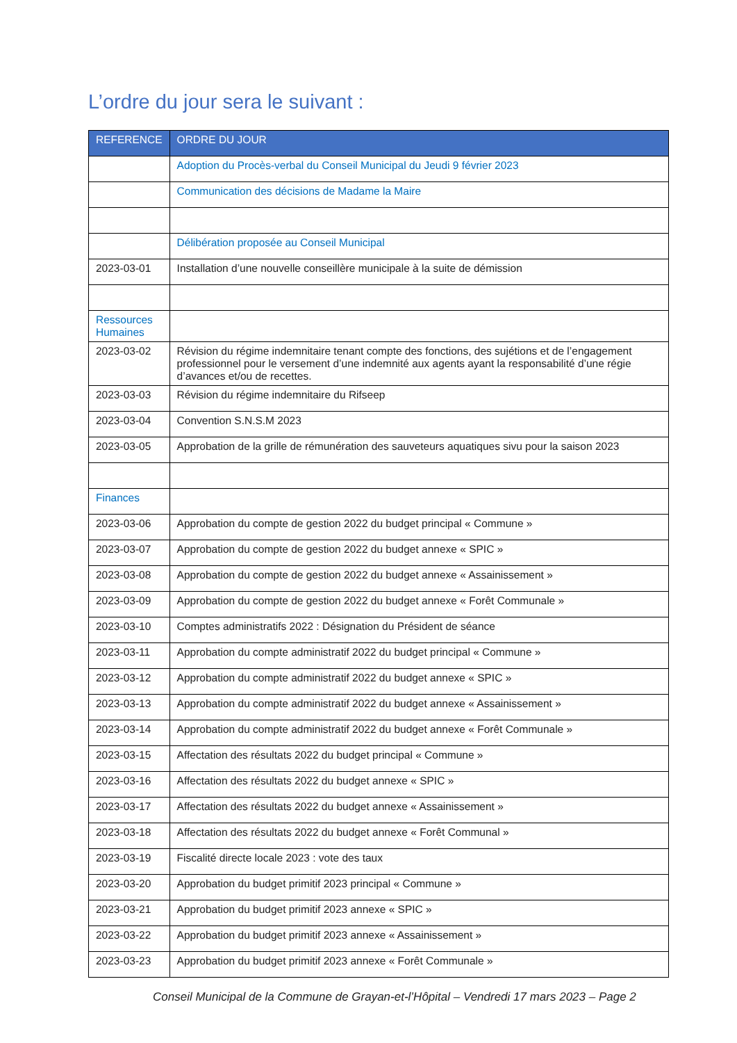L’ordre du jour sera le suivant :
| REFERENCE | ORDRE DU JOUR |
| --- | --- |
| | Adoption du Procès-verbal du Conseil Municipal du Jeudi 9 février 2023 |
| | Communication des décisions de Madame la Maire |
| | Délibération proposée au Conseil Municipal |
| 2023-03-01 | Installation d’une nouvelle conseillère municipale à la suite de démission |
| Ressources Humaines | |
| 2023-03-02 | Révision du régime indemnitaire tenant compte des fonctions, des sujétions et de l’engagement professionnel pour le versement d’une indemnité aux agents ayant la responsabilité d’une régie d’avances et/ou de recettes. |
| 2023-03-03 | Révision du régime indemnitaire du Rifseep |
| 2023-03-04 | Convention S.N.S.M 2023 |
| 2023-03-05 | Approbation de la grille de rémunération des sauveteurs aquatiques sivu pour la saison 2023 |
| Finances | |
| 2023-03-06 | Approbation du compte de gestion 2022 du budget principal « Commune » |
| 2023-03-07 | Approbation du compte de gestion 2022 du budget annexe « SPIC » |
| 2023-03-08 | Approbation du compte de gestion 2022 du budget annexe « Assainissement » |
| 2023-03-09 | Approbation du compte de gestion 2022 du budget annexe « Forêt Communale » |
| 2023-03-10 | Comptes administratifs 2022 : Désignation du Président de séance |
| 2023-03-11 | Approbation du compte administratif 2022 du budget principal « Commune » |
| 2023-03-12 | Approbation du compte administratif 2022 du budget annexe « SPIC » |
| 2023-03-13 | Approbation du compte administratif 2022 du budget annexe « Assainissement » |
| 2023-03-14 | Approbation du compte administratif 2022 du budget annexe « Forêt Communale » |
| 2023-03-15 | Affectation des résultats 2022 du budget principal « Commune » |
| 2023-03-16 | Affectation des résultats 2022 du budget annexe « SPIC » |
| 2023-03-17 | Affectation des résultats 2022 du budget annexe « Assainissement » |
| 2023-03-18 | Affectation des résultats 2022 du budget annexe « Forêt Communal » |
| 2023-03-19 | Fiscalité directe locale 2023 : vote des taux |
| 2023-03-20 | Approbation du budget primitif 2023 principal « Commune » |
| 2023-03-21 | Approbation du budget primitif 2023 annexe « SPIC » |
| 2023-03-22 | Approbation du budget primitif 2023 annexe « Assainissement » |
| 2023-03-23 | Approbation du budget primitif 2023 annexe « Forêt Communale » |
Conseil Municipal de la Commune de Grayan-et-l’Hôpital – Vendredi 17 mars 2023 – Page 2